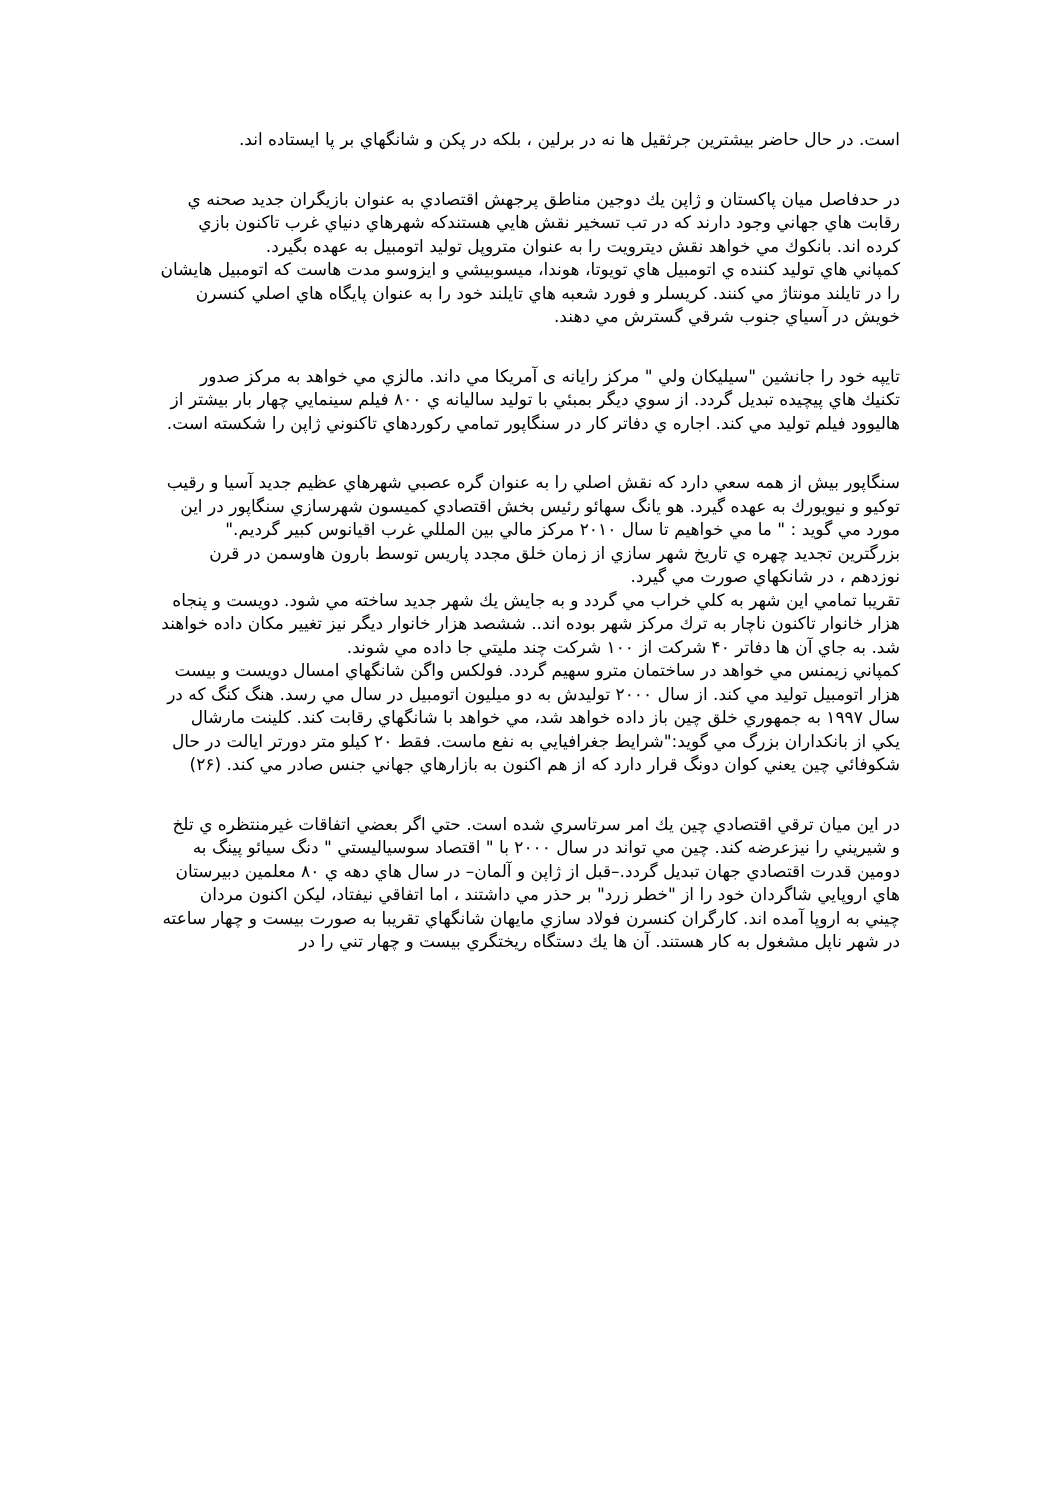است. در حال حاضر بيشترين جرثقيل ها نه در برلين ، بلكه در پكن و شانگهاي بر پا ايستاده اند.
در حدفاصل ميان پاكستان و ژاپن يك دوجين مناطق پرجهش اقتصادي به عنوان بازيگران جديد صحنه ي رقابت هاي جهاني وجود دارند كه در تب تسخير نقش هايي هستندكه شهرهاي دنياي غرب تاكنون بازي كرده اند. بانكوك مي خواهد نقش ديترويت را به عنوان متروپل توليد اتومبيل به عهده بگيرد.
كمپاني هاي توليد كننده ي اتومبيل هاي تويوتا، هوندا، ميسوبيشي و ايزوسو مدت هاست كه اتومبيل هايشان را در تايلند مونتاژ مي كنند. كريسلر و فورد شعبه هاي تايلند خود را به عنوان پايگاه هاي اصلي كنسرن خويش در آسياي جنوب شرقي گسترش مي دهند.
تايپه خود را جانشين "سيليكان ولي " مركز رايانه ی آمريكا مي داند. مالزي مي خواهد به مركز صدور تكنيك هاي پيچيده تبديل گردد. از سوي ديگر بمبئي با توليد ساليانه ي ۸۰۰ فيلم سينمايي چهار بار بيشتر از هاليوود فيلم توليد مي كند. اجاره ي دفاتر كار در سنگاپور تمامي ركوردهاي تاكنوني ژاپن را شكسته است.
سنگاپور بيش از همه سعي دارد كه نقش اصلي را به عنوان گره عصبي شهرهاي عظيم جديد آسيا و رقيب توكيو و نيويورك به عهده گيرد. هو يانگ سهائو رئيس بخش اقتصادي كميسون شهرسازي سنگاپور در اين مورد مي گويد : " ما مي خواهيم تا سال ۲۰۱۰ مركز مالي بين المللي غرب اقيانوس كبير گرديم." بزرگترين تجديد چهره ي تاريخ شهر سازي از زمان خلق مجدد پاريس توسط بارون هاوسمن در قرن نوزدهم ، در شانكهاي صورت مي گيرد.
تقريبا تمامي اين شهر به كلي خراب مي گردد و به جايش يك شهر جديد ساخته مي شود. دويست و پنجاه هزار خانوار تاكنون ناچار به ترك مركز شهر بوده اند.. ششصد هزار خانوار ديگر نيز تغيير مكان داده خواهند شد. به جاي آن ها دفاتر ۴۰ شركت از ۱۰۰ شركت چند مليتي جا داده مي شوند.
كمپاني زيمنس مي خواهد در ساختمان مترو سهيم گردد. فولكس واگن شانگهاي امسال دويست و بيست هزار اتومبيل توليد مي كند. از سال ۲۰۰۰ توليدش به دو ميليون اتومبيل در سال مي رسد. هنگ كنگ كه در سال ۱۹۹۷ به جمهوري خلق چين باز داده خواهد شد، مي خواهد با شانگهاي رقابت كند. كلينت مارشال يكي از بانكداران بزرگ مي گويد:"شرايط جغرافيايي به نفع ماست. فقط ۲۰ كيلو متر دورتر ايالت در حال شكوفائي چين يعني كوان دونگ قرار دارد كه از هم اكنون به بازارهاي جهاني جنس صادر مي كند. (۲۶)
در اين ميان ترقي اقتصادي چين يك امر سرتاسري شده است. حتي اگر بعضي اتفاقات غيرمنتظره ي تلخ و شيريني را نيزعرضه كند. چين مي تواند در سال ۲۰۰۰ با " اقتصاد سوسياليستي " دنگ سيائو پينگ به دومين قدرت اقتصادي جهان تبديل گردد.–قبل از ژاپن و آلمان– در سال هاي دهه ي ۸۰ معلمين دبيرستان هاي اروپايي شاگردان خود را از "خطر زرد" بر حذر مي داشتند ، اما اتفاقي نيفتاد، ليكن اكنون مردان چيني به اروپا آمده اند. كارگران كنسرن فولاد سازي مايهان شانگهاي تقريبا به صورت بيست و چهار ساعته در شهر ناپل مشغول به كار هستند. آن ها يك دستگاه ريختگري بيست و چهار تني را در